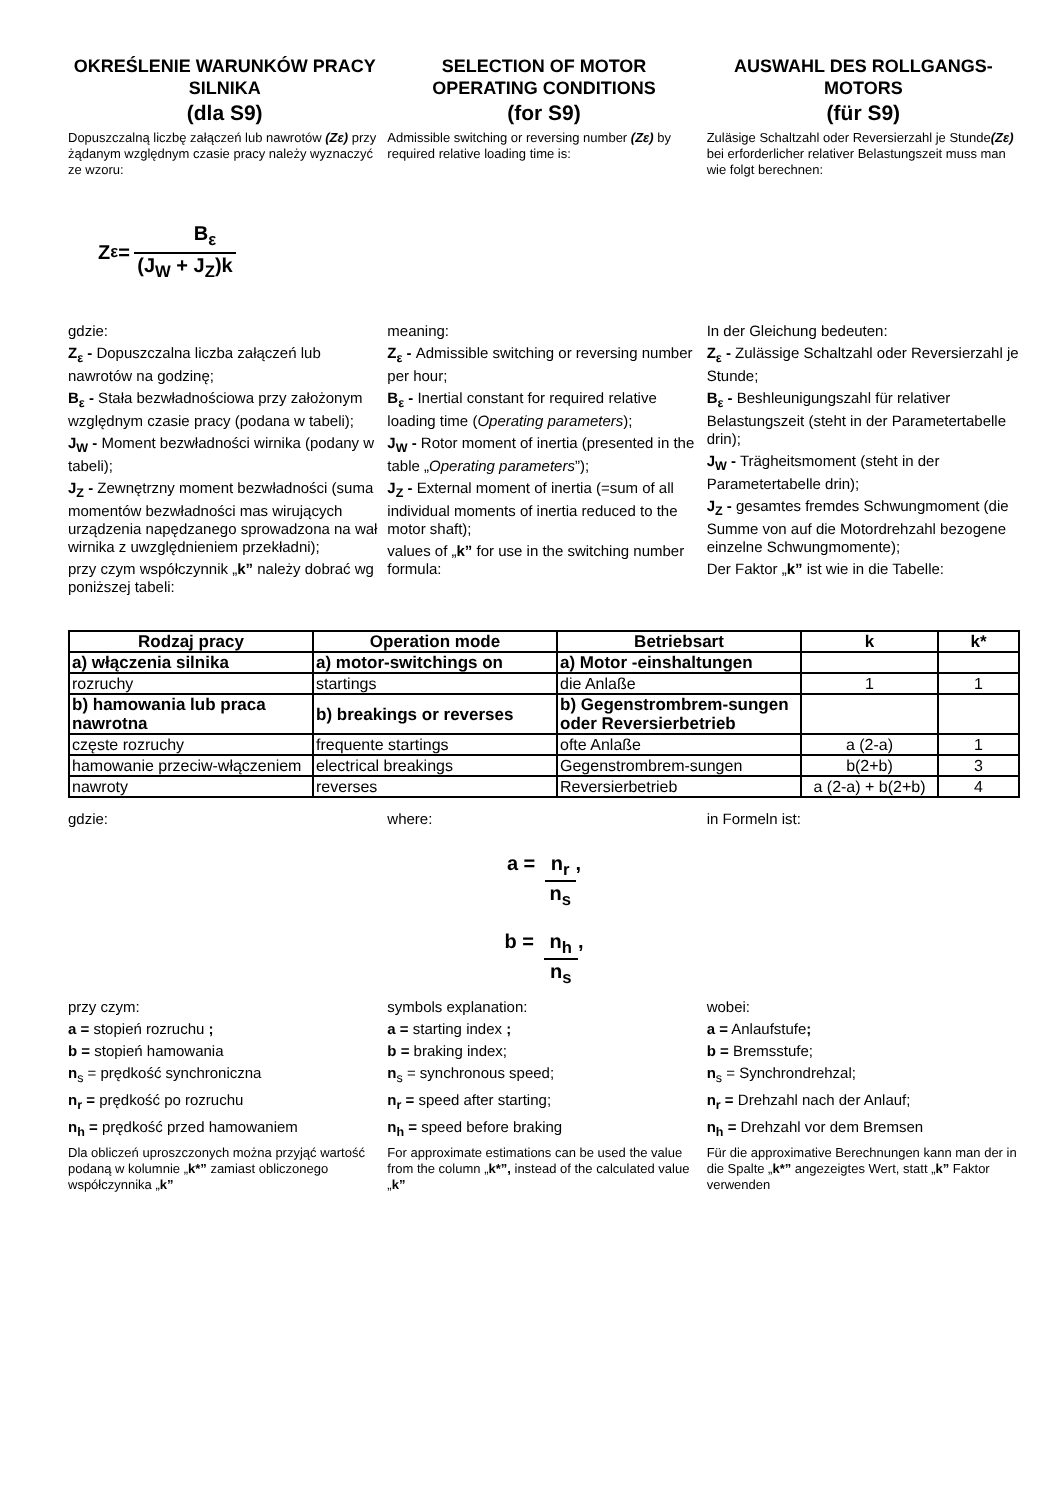OKREŚLENIE WARUNKÓW PRACY SILNIKA
(dla S9)
Dopuszczalną liczbę załączeń lub nawrotów (Zε) przy żądanym względnym czasie pracy należy wyznaczyć ze wzoru:
SELECTION OF MOTOR OPERATING CONDITIONS
(for S9)
Admissible switching or reversing number (Zε) by required relative loading time is:
AUSWAHL DES ROLLGANGS-MOTORS
(für S9)
Zuläsige Schaltzahl oder Reversierzahl je Stunde(Zε) bei erforderlicher relativer Belastungszeit muss man wie folgt berechnen:
Z<sub>ε</sub> = B<sub>ε</sub> (J<sub>W</sub> + J<sub>Z</sub>)k
gdzie:
Z<sub>ε</sub> - Dopuszczalna liczba załączeń lub nawrotów na godzinę;
B<sub>ε</sub> - Stała bezwładnościowa przy założonym względnym czasie pracy (podana w tabeli);
J<sub>W</sub> - Moment bezwładności wirnika (podany w tabeli);
J<sub>Z</sub> - Zewnętrzny moment bezwładności (suma momentów bezwładności mas wirujących urządzenia napędzanego sprowadzona na wał wirnika z uwzględnieniem przekładni);
przy czym współczynnik „k” należy dobrać wg poniższej tabeli:
meaning:
Z<sub>ε</sub> - Admissible switching or reversing number per hour;
B<sub>ε</sub> - Inertial constant for required relative loading time (Operating parameters);
J<sub>W</sub> - Rotor moment of inertia (presented in the table „Operating parameters”);
J<sub>Z</sub> - External moment of inertia (=sum of all individual moments of inertia reduced to the motor shaft);
values of „k” for use in the switching number formula:
In der Gleichung bedeuten:
Z<sub>ε</sub> - Zulässige Schaltzahl oder Reversierzahl je Stunde;
B<sub>ε</sub> - Beshleunigungszahl für relativer Belastungszeit (steht in der Parametertabelle drin);
J<sub>W</sub> - Trägheitsmoment (steht in der Parametertabelle drin);
J<sub>Z</sub> - gesamtes fremdes Schwungmoment (die Summe von auf die Motordrehzahl bezogene einzelne Schwungmomente);
Der Faktor „k” ist wie in die Tabelle:
| Rodzaj pracy | Operation mode | Betriebsart | k | k* |
| --- | --- | --- | --- | --- |
| a) włączenia silnika | a) motor-switchings on | a) Motor -einshaltungen | | |
| rozruchy | startings | die Anlaße | 1 | 1 |
| b) hamowania lub praca nawrotna | b) breakings or reverses | b) Gegenstrombrem-sungen oder Reversierbetrieb | | |
| częste rozruchy | frequente startings | ofte Anlaße | a (2-a) | 1 |
| hamowanie przeciw-włączeniem | electrical breakings | Gegenstrombrem-sungen | b(2+b) | 3 |
| nawroty | reverses | Reversierbetrieb | a (2-a) + b(2+b) | 4 |
gdzie: where: in Formeln ist:
a = n<sub>r</sub> n<sub>s</sub>,
b = n<sub>h</sub> n<sub>s</sub>,
przy czym:
a = stopień rozruchu ;
b = stopień hamowania
n<sub>s</sub> = prędkość synchroniczna
n<sub>r</sub> = prędkość po rozruchu
n<sub>h</sub> = prędkość przed hamowaniem
Dla obliczeń uproszczonych można przyjąć wartość podaną w kolumnie „k*” zamiast obliczonego współczynnika „k”
symbols explanation:
a = starting index ;
b = braking index;
n<sub>s</sub> = synchronous speed;
n<sub>r</sub> = speed after starting;
n<sub>h</sub> = speed before braking
For approximate estimations can be used the value from the column „k*”, instead of the calculated value „k”
wobei:
a = Anlaufstufe;
b = Bremsstufe;
n<sub>s</sub> = Synchrondrehzal;
n<sub>r</sub> = Drehzahl nach der Anlauf;
n<sub>h</sub> = Drehzahl vor dem Bremsen
Für die approximative Berechnungen kann man der in die Spalte „k*” angezeigtes Wert, statt „k” Faktor verwenden